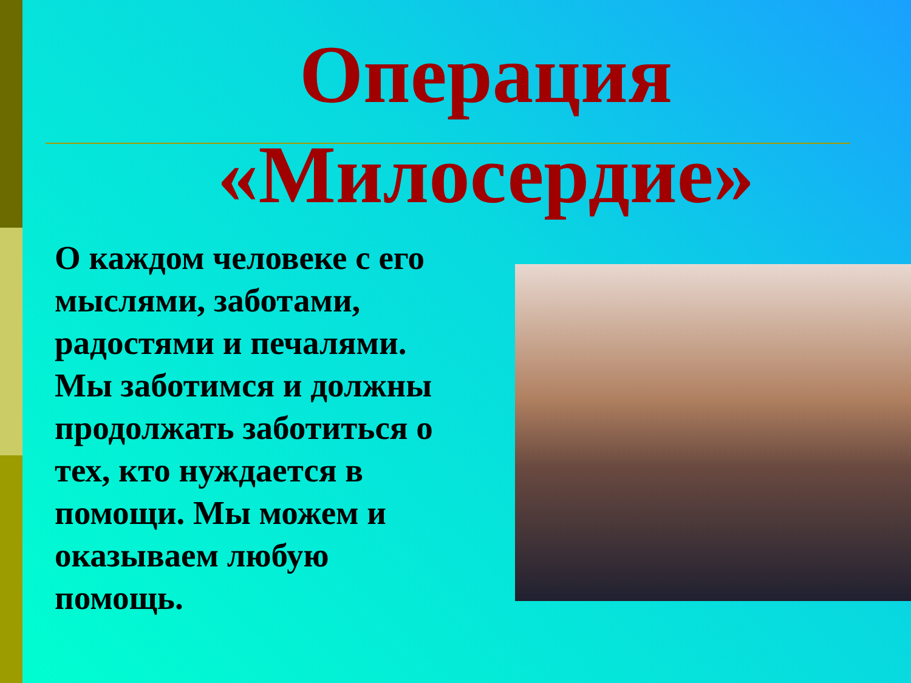Операция
«Милосердие»
О каждом человеке с его мыслями, заботами, радостями и печалями. Мы заботимся и должны продолжать заботиться о тех, кто нуждается в помощи. Мы можем и оказываем любую помощь.